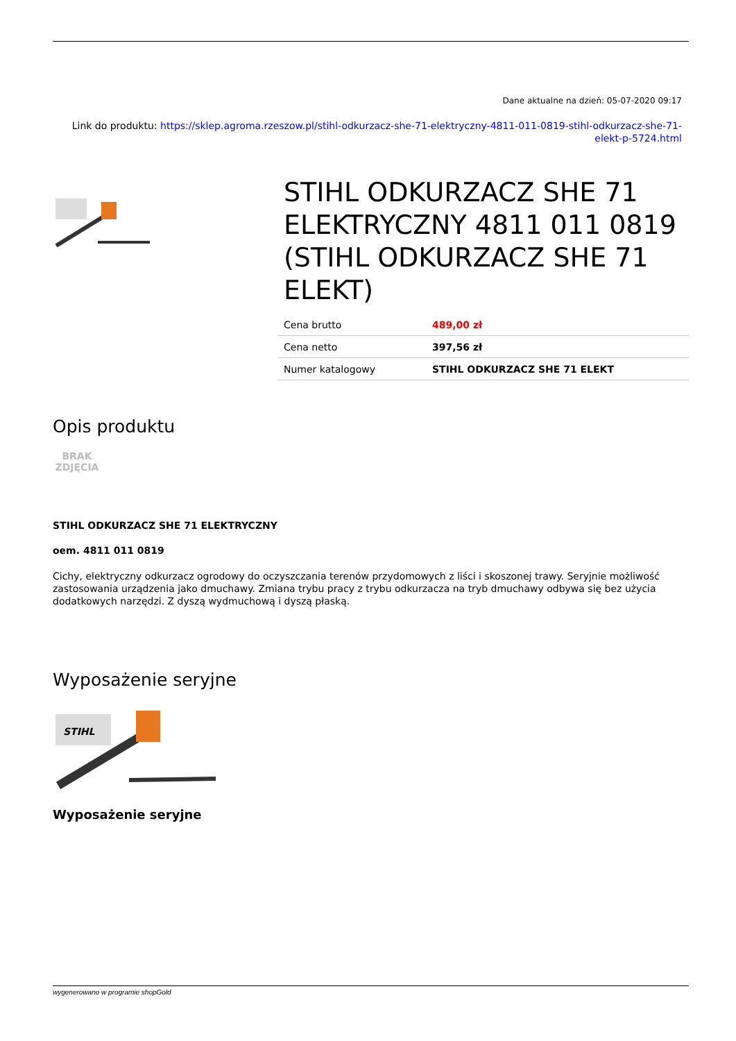Dane aktualne na dzień: 05-07-2020 09:17
Link do produktu: https://sklep.agroma.rzeszow.pl/stihl-odkurzacz-she-71-elektryczny-4811-011-0819-stihl-odkurzacz-she-71-elekt-p-5724.html
STIHL ODKURZACZ SHE 71 ELEKTRYCZNY 4811 011 0819 (STIHL ODKURZACZ SHE 71 ELEKT)
| Cena brutto | 489,00 zł |
| Cena netto | 397,56 zł |
| Numer katalogowy | STIHL ODKURZACZ SHE 71 ELEKT |
Opis produktu
BRAK ZDJĘCIA
STIHL ODKURZACZ SHE 71 ELEKTRYCZNY
oem. 4811 011 0819
Cichy, elektryczny odkurzacz ogrodowy do oczyszczania terenów przydomowych z liści i skoszonej trawy. Seryjnie możliwość zastosowania urządzenia jako dmuchawy. Zmiana trybu pracy z trybu odkurzacza na tryb dmuchawy odbywa się bez użycia dodatkowych narzędzi. Z dyszą wydmuchową i dyszą płaską.
Wyposażenie seryjne
STIHL
Wyposażenie seryjne
wygenerowano w programie shopGold